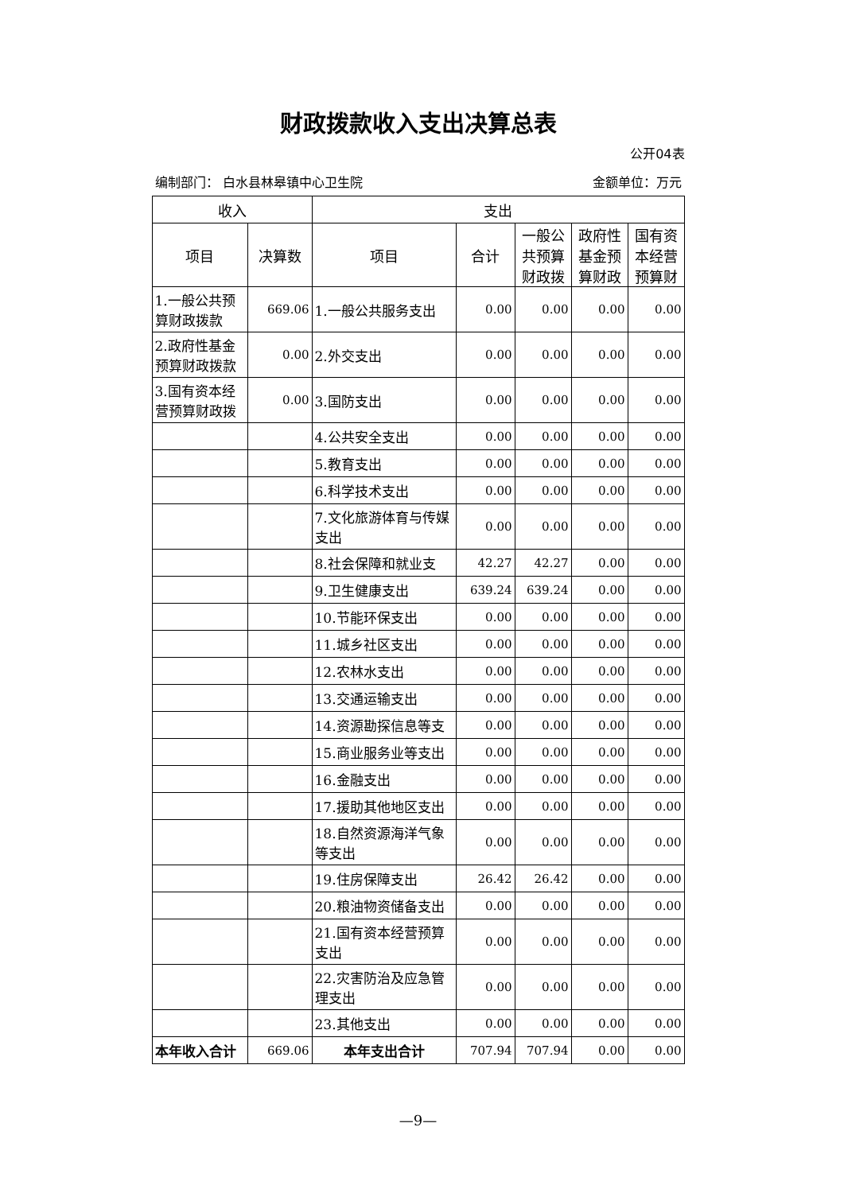财政拨款收入支出决算总表
公开04表
编制部门： 白水县林皋镇中心卫生院 金额单位：万元
| 收入 | | 支出 | | | | |
| --- | --- | --- | --- | --- | --- | --- |
| 项目 | 决算数 | 项目 | 合计 | 一般公共预算财政拨 | 政府性基金预算财政 | 国有资本经营预算财 |
| 1.一般公共预算财政拨款 | 669.06 | 1.一般公共服务支出 | 0.00 | 0.00 | 0.00 | 0.00 |
| 2.政府性基金预算财政拨款 | 0.00 | 2.外交支出 | 0.00 | 0.00 | 0.00 | 0.00 |
| 3.国有资本经营预算财政拨 | 0.00 | 3.国防支出 | 0.00 | 0.00 | 0.00 | 0.00 |
| | | 4.公共安全支出 | 0.00 | 0.00 | 0.00 | 0.00 |
| | | 5.教育支出 | 0.00 | 0.00 | 0.00 | 0.00 |
| | | 6.科学技术支出 | 0.00 | 0.00 | 0.00 | 0.00 |
| | | 7.文化旅游体育与传媒支出 | 0.00 | 0.00 | 0.00 | 0.00 |
| | | 8.社会保障和就业支 | 42.27 | 42.27 | 0.00 | 0.00 |
| | | 9.卫生健康支出 | 639.24 | 639.24 | 0.00 | 0.00 |
| | | 10.节能环保支出 | 0.00 | 0.00 | 0.00 | 0.00 |
| | | 11.城乡社区支出 | 0.00 | 0.00 | 0.00 | 0.00 |
| | | 12.农林水支出 | 0.00 | 0.00 | 0.00 | 0.00 |
| | | 13.交通运输支出 | 0.00 | 0.00 | 0.00 | 0.00 |
| | | 14.资源勘探信息等支 | 0.00 | 0.00 | 0.00 | 0.00 |
| | | 15.商业服务业等支出 | 0.00 | 0.00 | 0.00 | 0.00 |
| | | 16.金融支出 | 0.00 | 0.00 | 0.00 | 0.00 |
| | | 17.援助其他地区支出 | 0.00 | 0.00 | 0.00 | 0.00 |
| | | 18.自然资源海洋气象等支出 | 0.00 | 0.00 | 0.00 | 0.00 |
| | | 19.住房保障支出 | 26.42 | 26.42 | 0.00 | 0.00 |
| | | 20.粮油物资储备支出 | 0.00 | 0.00 | 0.00 | 0.00 |
| | | 21.国有资本经营预算支出 | 0.00 | 0.00 | 0.00 | 0.00 |
| | | 22.灾害防治及应急管理支出 | 0.00 | 0.00 | 0.00 | 0.00 |
| | | 23.其他支出 | 0.00 | 0.00 | 0.00 | 0.00 |
| 本年收入合计 | 669.06 | 本年支出合计 | 707.94 | 707.94 | 0.00 | 0.00 |
—9—